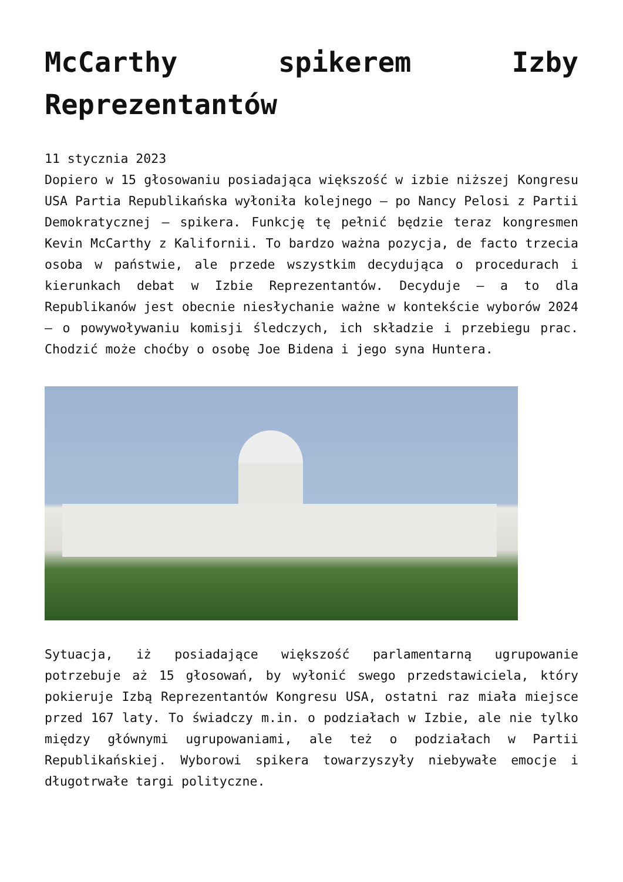McCarthy spikerem Izby Reprezentantów
11 stycznia 2023
Dopiero w 15 głosowaniu posiadająca większość w izbie niższej Kongresu USA Partia Republikańska wyłoniła kolejnego – po Nancy Pelosi z Partii Demokratycznej – spikera. Funkcję tę pełnić będzie teraz kongresmen Kevin McCarthy z Kalifornii. To bardzo ważna pozycja, de facto trzecia osoba w państwie, ale przede wszystkim decydująca o procedurach i kierunkach debat w Izbie Reprezentantów. Decyduje – a to dla Republikanów jest obecnie niesłychanie ważne w kontekście wyborów 2024 – o powywoływaniu komisji śledczych, ich składzie i przebiegu prac. Chodzić może choćby o osobę Joe Bidena i jego syna Huntera.
Sytuacja, iż posiadające większość parlamentarną ugrupowanie potrzebuje aż 15 głosowań, by wyłonić swego przedstawiciela, który pokieruje Izbą Reprezentantów Kongresu USA, ostatni raz miała miejsce przed 167 laty. To świadczy m.in. o podziałach w Izbie, ale nie tylko między głównymi ugrupowaniami, ale też o podziałach w Partii Republikańskiej. Wyborowi spikera towarzyszyły niebywałe emocje i długotrwałe targi polityczne.